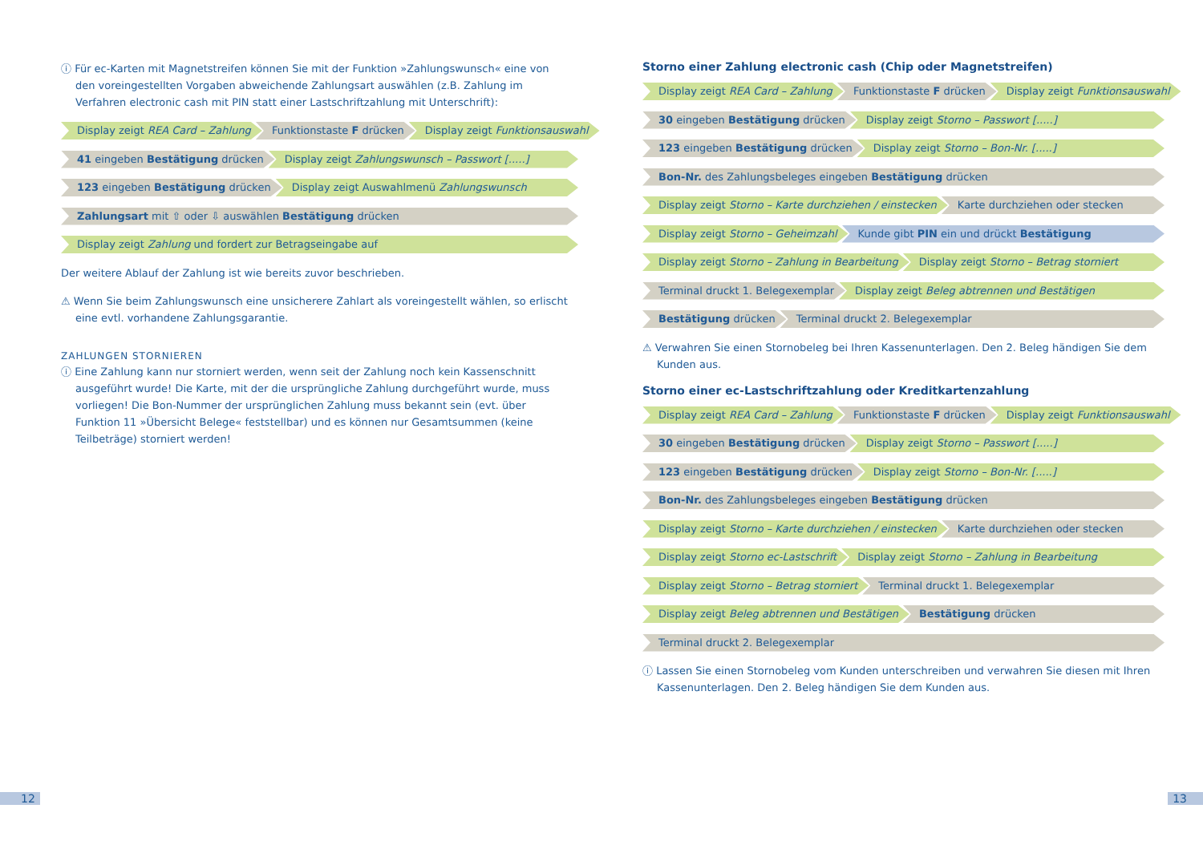ⓘ Für ec-Karten mit Magnetstreifen können Sie mit der Funktion »Zahlungswunsch« eine von den voreingestellten Vorgaben abweichende Zahlungsart auswählen (z.B. Zahlung im Verfahren electronic cash mit PIN statt einer Lastschriftzahlung mit Unterschrift):
Display zeigt REA Card – Zahlung Funktionstaste F drücken Display zeigt Funktionsauswahl
41 eingeben Bestätigung drücken Display zeigt Zahlungswunsch – Passwort [.....]
123 eingeben Bestätigung drücken Display zeigt Auswahlmenü Zahlungswunsch
Zahlungsart mit ⇧ oder ⇩ auswählen Bestätigung drücken
Display zeigt Zahlung und fordert zur Betragseingabe auf
Der weitere Ablauf der Zahlung ist wie bereits zuvor beschrieben.
⚠ Wenn Sie beim Zahlungswunsch eine unsicherere Zahlart als voreingestellt wählen, so erlischt eine evtl. vorhandene Zahlungsgarantie.
ZAHLUNGEN STORNIEREN
ⓘ Eine Zahlung kann nur storniert werden, wenn seit der Zahlung noch kein Kassenschnitt ausgeführt wurde! Die Karte, mit der die ursprüngliche Zahlung durchgeführt wurde, muss vorliegen! Die Bon-Nummer der ursprünglichen Zahlung muss bekannt sein (evt. über Funktion 11 »Übersicht Belege« feststellbar) und es können nur Gesamtsummen (keine Teilbeträge) storniert werden!
Storno einer Zahlung electronic cash (Chip oder Magnetstreifen)
Display zeigt REA Card – Zahlung Funktionstaste F drücken Display zeigt Funktionsauswahl
30 eingeben Bestätigung drücken Display zeigt Storno – Passwort [.....]
123 eingeben Bestätigung drücken Display zeigt Storno – Bon-Nr. [.....]
Bon-Nr. des Zahlungsbeleges eingeben Bestätigung drücken
Display zeigt Storno – Karte durchziehen / einstecken Karte durchziehen oder stecken
Display zeigt Storno – Geheimzahl Kunde gibt PIN ein und drückt Bestätigung
Display zeigt Storno – Zahlung in Bearbeitung Display zeigt Storno – Betrag storniert
Terminal druckt 1. Belegexemplar Display zeigt Beleg abtrennen und Bestätigen
Bestätigung drücken Terminal druckt 2. Belegexemplar
⚠ Verwahren Sie einen Stornobeleg bei Ihren Kassenunterlagen. Den 2. Beleg händigen Sie dem Kunden aus.
Storno einer ec-Lastschriftzahlung oder Kreditkartenzahlung
Display zeigt REA Card – Zahlung Funktionstaste F drücken Display zeigt Funktionsauswahl
30 eingeben Bestätigung drücken Display zeigt Storno – Passwort [.....]
123 eingeben Bestätigung drücken Display zeigt Storno – Bon-Nr. [.....]
Bon-Nr. des Zahlungsbeleges eingeben Bestätigung drücken
Display zeigt Storno – Karte durchziehen / einstecken Karte durchziehen oder stecken
Display zeigt Storno ec-Lastschrift Display zeigt Storno – Zahlung in Bearbeitung
Display zeigt Storno – Betrag storniert Terminal druckt 1. Belegexemplar
Display zeigt Beleg abtrennen und Bestätigen Bestätigung drücken
Terminal druckt 2. Belegexemplar
ⓘ Lassen Sie einen Stornobeleg vom Kunden unterschreiben und verwahren Sie diesen mit Ihren Kassenunterlagen. Den 2. Beleg händigen Sie dem Kunden aus.
12 13